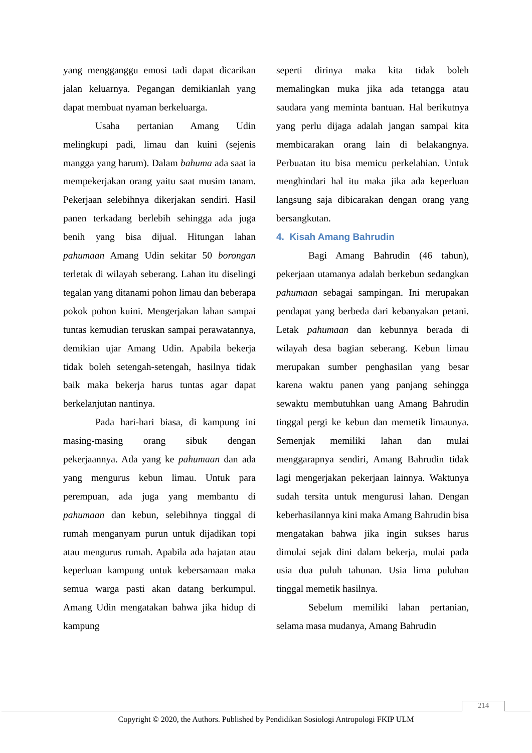yang mengganggu emosi tadi dapat dicarikan jalan keluarnya. Pegangan demikianlah yang dapat membuat nyaman berkeluarga.
Usaha pertanian Amang Udin melingkupi padi, limau dan kuini (sejenis mangga yang harum). Dalam bahuma ada saat ia mempekerjakan orang yaitu saat musim tanam. Pekerjaan selebihnya dikerjakan sendiri. Hasil panen terkadang berlebih sehingga ada juga benih yang bisa dijual. Hitungan lahan pahumaan Amang Udin sekitar 50 borongan terletak di wilayah seberang. Lahan itu diselingi tegalan yang ditanami pohon limau dan beberapa pokok pohon kuini. Mengerjakan lahan sampai tuntas kemudian teruskan sampai perawatannya, demikian ujar Amang Udin. Apabila bekerja tidak boleh setengah-setengah, hasilnya tidak baik maka bekerja harus tuntas agar dapat berkelanjutan nantinya.
Pada hari-hari biasa, di kampung ini masing-masing orang sibuk dengan pekerjaannya. Ada yang ke pahumaan dan ada yang mengurus kebun limau. Untuk para perempuan, ada juga yang membantu di pahumaan dan kebun, selebihnya tinggal di rumah menganyam purun untuk dijadikan topi atau mengurus rumah. Apabila ada hajatan atau keperluan kampung untuk kebersamaan maka semua warga pasti akan datang berkumpul. Amang Udin mengatakan bahwa jika hidup di kampung
seperti dirinya maka kita tidak boleh memalingkan muka jika ada tetangga atau saudara yang meminta bantuan. Hal berikutnya yang perlu dijaga adalah jangan sampai kita membicarakan orang lain di belakangnya. Perbuatan itu bisa memicu perkelahian. Untuk menghindari hal itu maka jika ada keperluan langsung saja dibicarakan dengan orang yang bersangkutan.
4. Kisah Amang Bahrudin
Bagi Amang Bahrudin (46 tahun), pekerjaan utamanya adalah berkebun sedangkan pahumaan sebagai sampingan. Ini merupakan pendapat yang berbeda dari kebanyakan petani. Letak pahumaan dan kebunnya berada di wilayah desa bagian seberang. Kebun limau merupakan sumber penghasilan yang besar karena waktu panen yang panjang sehingga sewaktu membutuhkan uang Amang Bahrudin tinggal pergi ke kebun dan memetik limaunya. Semenjak memiliki lahan dan mulai menggarapnya sendiri, Amang Bahrudin tidak lagi mengerjakan pekerjaan lainnya. Waktunya sudah tersita untuk mengurusi lahan. Dengan keberhasilannya kini maka Amang Bahrudin bisa mengatakan bahwa jika ingin sukses harus dimulai sejak dini dalam bekerja, mulai pada usia dua puluh tahunan. Usia lima puluhan tinggal memetik hasilnya.
Sebelum memiliki lahan pertanian, selama masa mudanya, Amang Bahrudin
214
Copyright © 2020, the Authors. Published by Pendidikan Sosiologi Antropologi FKIP ULM